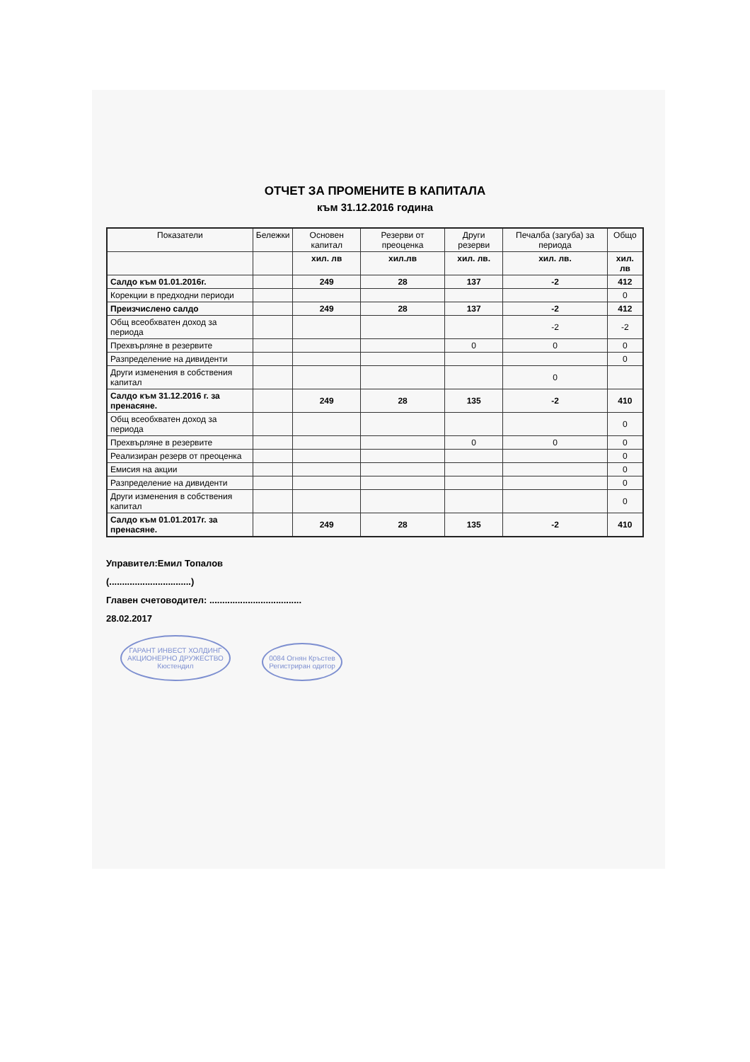ОТЧЕТ ЗА ПРОМЕНИТЕ В КАПИТАЛА
към 31.12.2016 година
| Показатели | Бележки | Основен капитал | Резерви от преоценка | Други резерви | Печалба (загуба) за периода | Общо |
| --- | --- | --- | --- | --- | --- | --- |
| | | хил. лв | хил.лв | хил. лв. | хил. лв. | хил. лв |
| Салдо към 01.01.2016г. | | 249 | 28 | 137 | -2 | 412 |
| Корекции в предходни периоди | | | | | | 0 |
| Преизчислено салдо | | 249 | 28 | 137 | -2 | 412 |
| Общ всеобхватен доход за периода | | | | | -2 | -2 |
| Прехвърляне в резервите | | | | 0 | 0 | 0 |
| Разпределение на дивиденти | | | | | | 0 |
| Други изменения в собствения капитал | | | | | 0 | |
| Салдо към 31.12.2016 г. за пренасяне. | | 249 | 28 | 135 | -2 | 410 |
| Общ всеобхватен доход за периода | | | | | | 0 |
| Прехвърляне в резервите | | | | 0 | 0 | 0 |
| Реализиран резерв от преоценка | | | | | | 0 |
| Емисия на акции | | | | | | 0 |
| Разпределение на дивиденти | | | | | | 0 |
| Други изменения в собствения капитал | | | | | | 0 |
| Салдо към 01.01.2017г. за пренасяне. | | 249 | 28 | 135 | -2 | 410 |
Управител:Емил Топалов
(................................)
Главен счетоводител: ....................................
28.02.2017
ГАРАНТ ИНВЕСТ ХОЛДИНГ
АКЦИОНЕРНО ДРУЖЕСТВО
Кюстендил 0084 Огнян Кръстев
Регистриран одитор